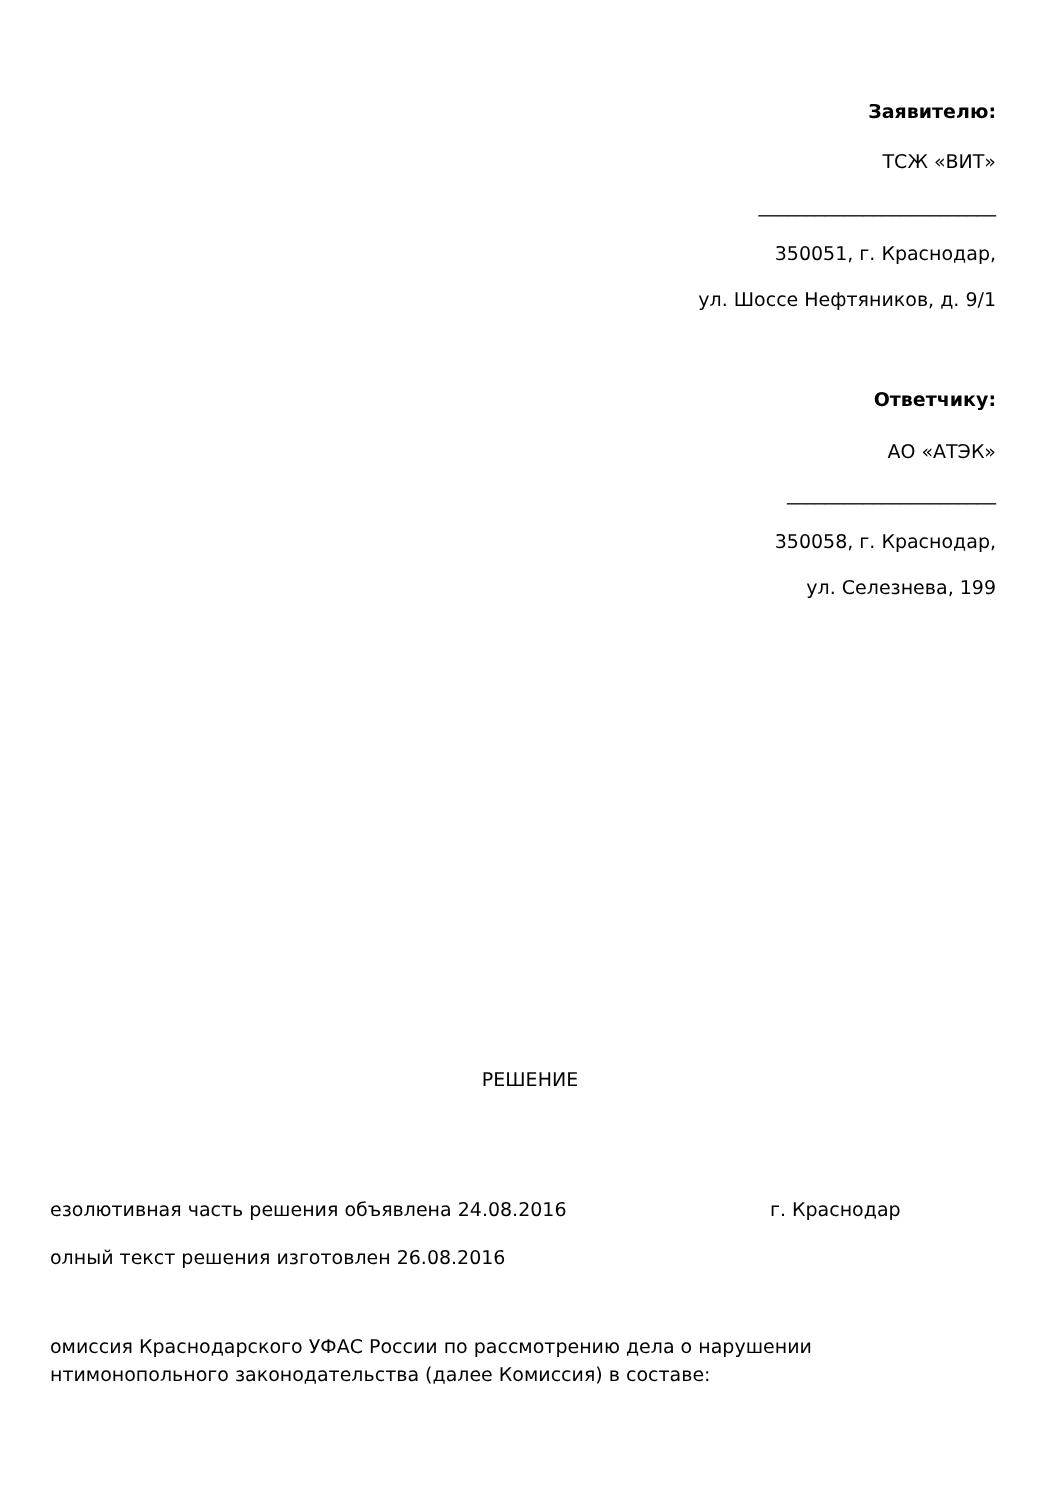Заявителю:
ТСЖ «ВИТ»
_________________________
350051, г. Краснодар,
ул. Шоссе Нефтяников, д. 9/1
Ответчику:
АО «АТЭК»
______________________
350058, г. Краснодар,
ул. Селезнева, 199
РЕШЕНИЕ
езолютивная часть решения объявлена 24.08.2016 г. Краснодар
олный текст решения изготовлен 26.08.2016
омиссия Краснодарского УФАС России по рассмотрению дела о нарушении
нтимонопольного законодательства (далее Комиссия) в составе: